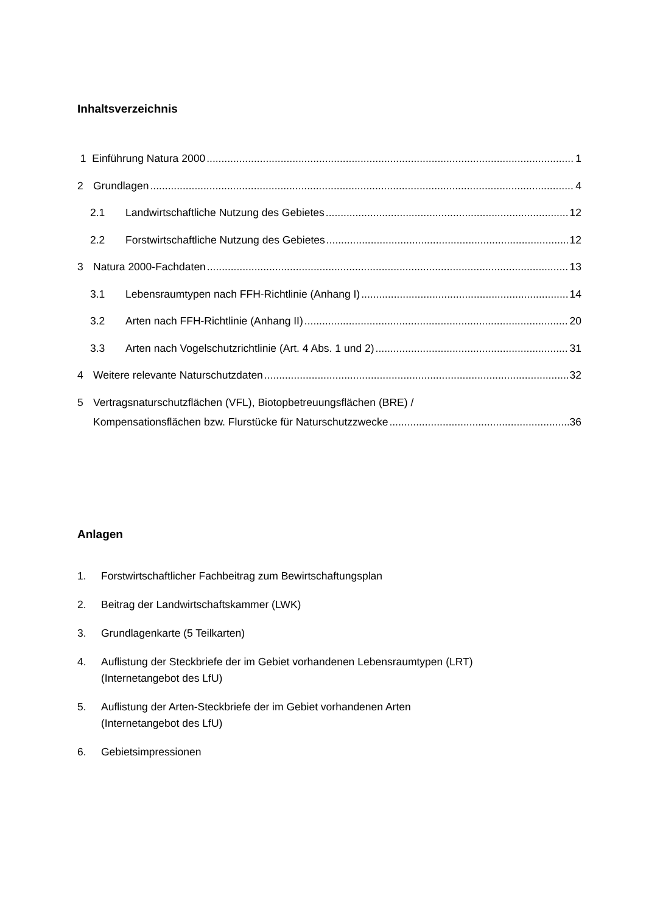Inhaltsverzeichnis
1 Einführung Natura 2000 1
2 Grundlagen 4
2.1 Landwirtschaftliche Nutzung des Gebietes 12
2.2 Forstwirtschaftliche Nutzung des Gebietes 12
3 Natura 2000-Fachdaten 13
3.1 Lebensraumtypen nach FFH-Richtlinie (Anhang I) 14
3.2 Arten nach FFH-Richtlinie (Anhang II) 20
3.3 Arten nach Vogelschutzrichtlinie (Art. 4 Abs. 1 und 2) 31
4 Weitere relevante Naturschutzdaten 32
5 Vertragsnaturschutzflächen (VFL), Biotopbetreuungsflächen (BRE) /
Kompensationsflächen bzw. Flurstücke für Naturschutzzwecke 36
Anlagen
1. Forstwirtschaftlicher Fachbeitrag zum Bewirtschaftungsplan
2. Beitrag der Landwirtschaftskammer (LWK)
3. Grundlagenkarte (5 Teilkarten)
4. Auflistung der Steckbriefe der im Gebiet vorhandenen Lebensraumtypen (LRT)
(Internetangebot des LfU)
5. Auflistung der Arten-Steckbriefe der im Gebiet vorhandenen Arten
(Internetangebot des LfU)
6. Gebietsimpressionen